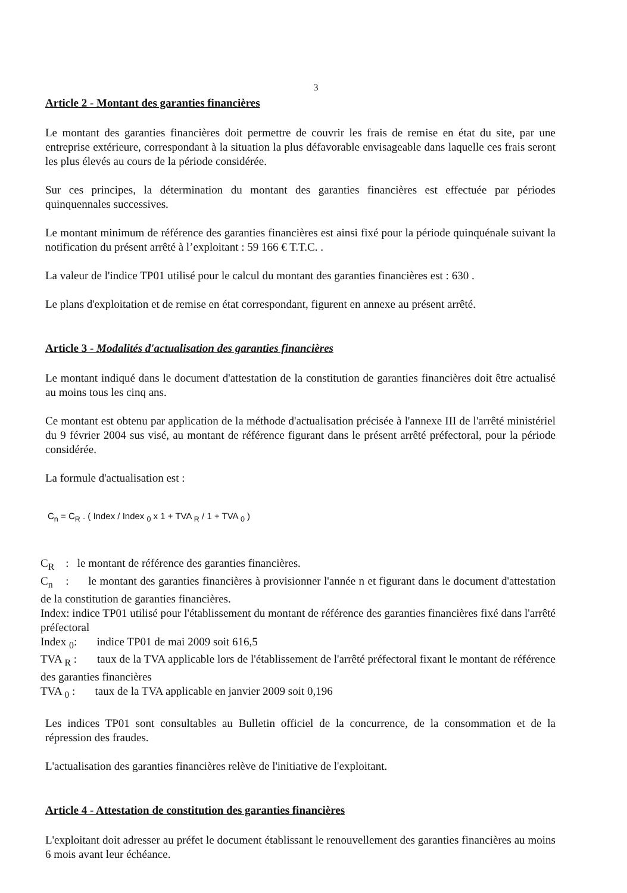3
Article 2 - Montant des garanties financières
Le montant des garanties financières doit permettre de couvrir les frais de remise en état du site, par une entreprise extérieure, correspondant à la situation la plus défavorable envisageable dans laquelle ces frais seront les plus élevés au cours de la période considérée.
Sur ces principes, la détermination du montant des garanties financières est effectuée par périodes quinquennales successives.
Le montant minimum de référence des garanties financières est ainsi fixé pour la période quinquénale suivant la notification du présent arrêté à l’exploitant : 59 166 € T.T.C. .
La valeur de l'indice TP01 utilisé pour le calcul du montant des garanties financières est : 630 .
Le plans d'exploitation et de remise en état correspondant, figurent en annexe au présent arrêté.
Article 3 - Modalités d'actualisation des garanties financières
Le montant indiqué dans le document d'attestation de la constitution de garanties financières doit être actualisé au moins tous les cinq ans.
Ce montant est obtenu par application de la méthode d'actualisation précisée à l'annexe III de l'arrêté ministériel du 9 février 2004 sus visé, au montant de référence figurant dans le présent arrêté préfectoral, pour la période considérée.
La formule d'actualisation est :
C<sub>n</sub> = C<sub>R</sub> . ( Index / Index <sub>0</sub> x 1 + TVA <sub>R</sub> / 1 + TVA <sub>0</sub> )
C<sub>R</sub> : le montant de référence des garanties financières.
C<sub>n</sub> : le montant des garanties financières à provisionner l'année n et figurant dans le document d'attestation de la constitution de garanties financières.
Index: indice TP01 utilisé pour l'établissement du montant de référence des garanties financières fixé dans l'arrêté préfectoral
Index <sub>0</sub>: indice TP01 de mai 2009 soit 616,5
TVA <sub>R</sub> : taux de la TVA applicable lors de l'établissement de l'arrêté préfectoral fixant le montant de référence des garanties financières
TVA <sub>0</sub> : taux de la TVA applicable en janvier 2009 soit 0,196
Les indices TP01 sont consultables au Bulletin officiel de la concurrence, de la consommation et de la répression des fraudes.
L'actualisation des garanties financières relève de l'initiative de l'exploitant.
Article 4 - Attestation de constitution des garanties financières
L'exploitant doit adresser au préfet le document établissant le renouvellement des garanties financières au moins 6 mois avant leur échéance.